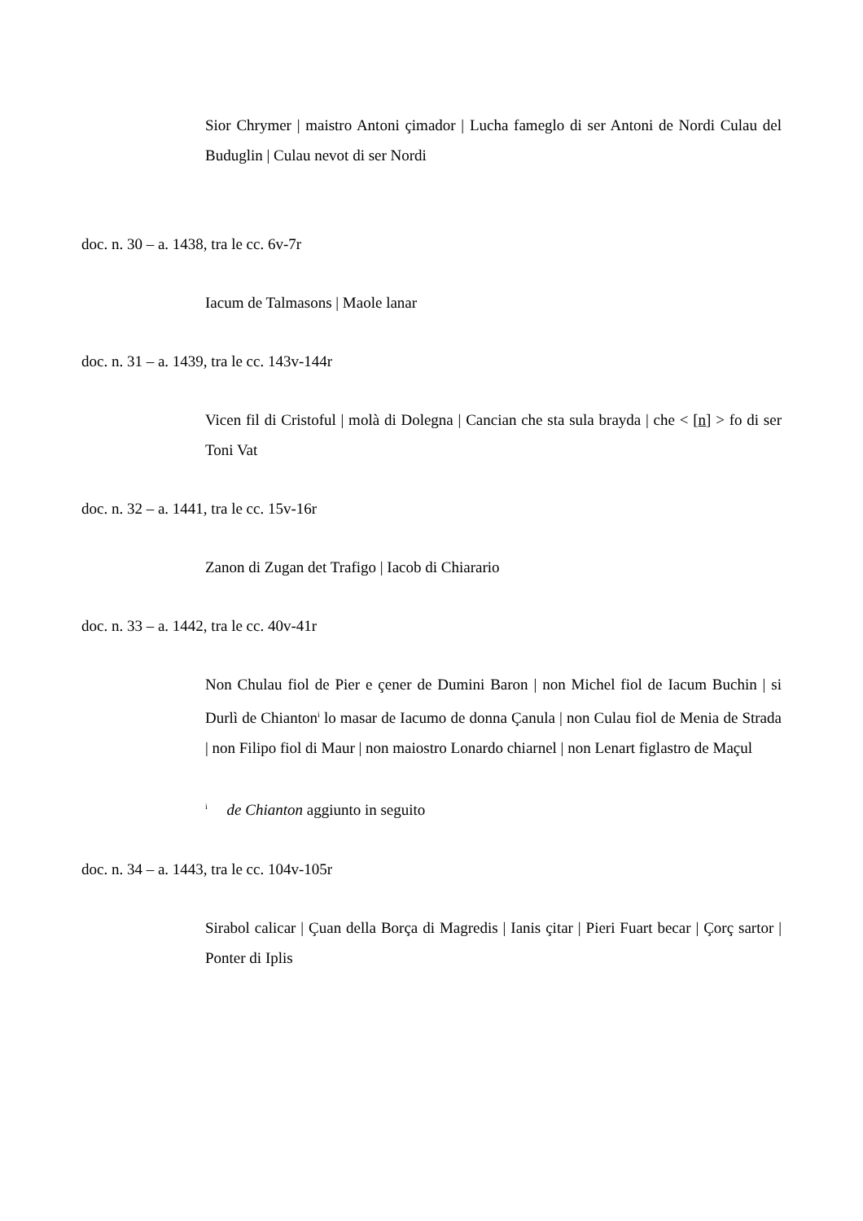Sior Chrymer | maistro Antoni çimador | Lucha fameglo di ser Antoni de Nordi Culau del Buduglin | Culau nevot di ser Nordi
doc. n. 30 – a. 1438, tra le cc. 6v-7r
Iacum de Talmasons | Maole lanar
doc. n. 31 – a. 1439, tra le cc. 143v-144r
Vicen fil di Cristoful | molà di Dolegna | Cancian che sta sula brayda | che < [n] > fo di ser Toni Vat
doc. n. 32 – a. 1441, tra le cc. 15v-16r
Zanon di Zugan det Trafigo | Iacob di Chiarario
doc. n. 33 – a. 1442, tra le cc. 40v-41r
Non Chulau fiol de Pier e çener de Dumini Baron | non Michel fiol de Iacum Buchin | si Durlì de Chianton<sup>i</sup> lo masar de Iacumo de donna Çanula | non Culau fiol de Menia de Strada | non Filipo fiol di Maur | non maiostro Lonardo chiarnel | non Lenart figlastro de Maçul
<sup>i</sup> de Chianton aggiunto in seguito
doc. n. 34 – a. 1443, tra le cc. 104v-105r
Sirabol calicar | Çuan della Borça di Magredis | Ianis çitar | Pieri Fuart becar | Çorç sartor | Ponter di Iplis